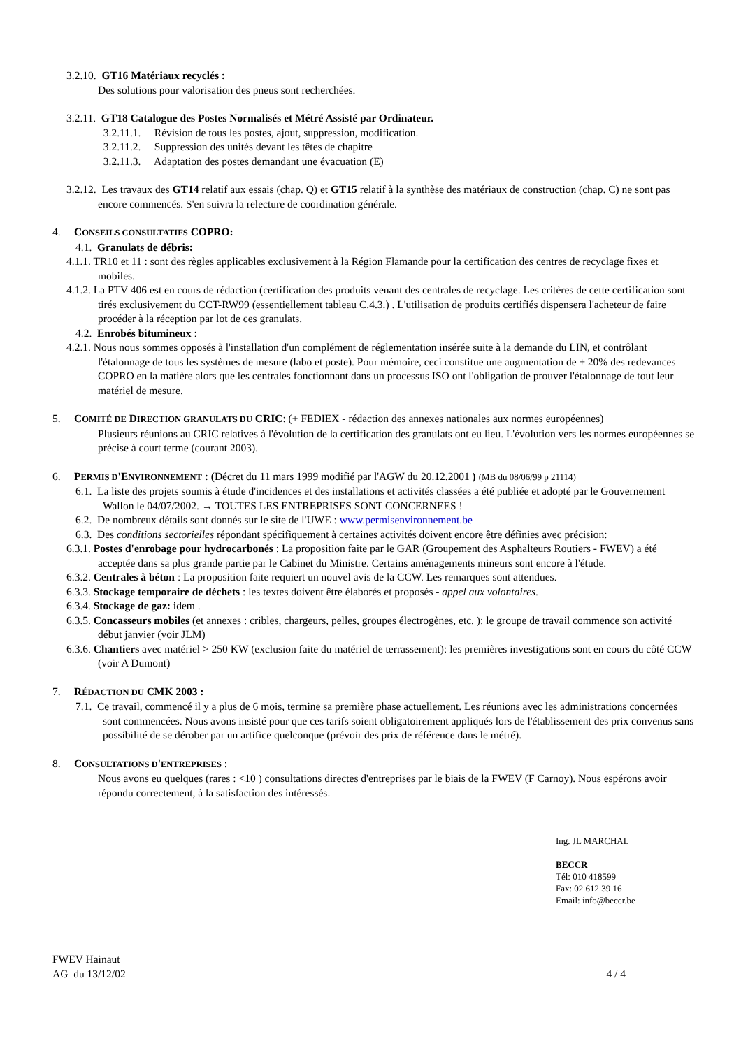3.2.10. GT16 Matériaux recyclés :
Des solutions pour valorisation des pneus sont recherchées.
3.2.11. GT18 Catalogue des Postes Normalisés et Métré Assisté par Ordinateur.
3.2.11.1. Révision de tous les postes, ajout, suppression, modification.
3.2.11.2. Suppression des unités devant les têtes de chapitre
3.2.11.3. Adaptation des postes demandant une évacuation (E)
3.2.12. Les travaux des GT14 relatif aux essais (chap. Q) et GT15 relatif à la synthèse des matériaux de construction (chap. C) ne sont pas encore commencés. S'en suivra la relecture de coordination générale.
4. CONSEILS CONSULTATIFS COPRO:
4.1. Granulats de débris:
4.1.1. TR10 et 11 : sont des règles applicables exclusivement à la Région Flamande pour la certification des centres de recyclage fixes et mobiles.
4.1.2. La PTV 406 est en cours de rédaction (certification des produits venant des centrales de recyclage. Les critères de cette certification sont tirés exclusivement du CCT-RW99 (essentiellement tableau C.4.3.) . L'utilisation de produits certifiés dispensera l'acheteur de faire procéder à la réception par lot de ces granulats.
4.2. Enrobés bitumineux :
4.2.1. Nous nous sommes opposés à l'installation d'un complément de réglementation insérée suite à la demande du LIN, et contrôlant l'étalonnage de tous les systèmes de mesure (labo et poste). Pour mémoire, ceci constitue une augmentation de ± 20% des redevances COPRO en la matière alors que les centrales fonctionnant dans un processus ISO ont l'obligation de prouver l'étalonnage de tout leur matériel de mesure.
5. COMITÉ DE DIRECTION GRANULATS DU CRIC: (+ FEDIEX - rédaction des annexes nationales aux normes européennes)
Plusieurs réunions au CRIC relatives à l'évolution de la certification des granulats ont eu lieu. L'évolution vers les normes européennes se précise à court terme (courant 2003).
6. PERMIS D'ENVIRONNEMENT : (Décret du 11 mars 1999 modifié par l'AGW du 20.12.2001 ) (MB du 08/06/99 p 21114)
6.1. La liste des projets soumis à étude d'incidences et des installations et activités classées a été publiée et adopté par le Gouvernement Wallon le 04/07/2002. → TOUTES LES ENTREPRISES SONT CONCERNEES !
6.2. De nombreux détails sont donnés sur le site de l'UWE : www.permisenvironnement.be
6.3. Des conditions sectorielles répondant spécifiquement à certaines activités doivent encore être définies avec précision:
6.3.1. Postes d'enrobage pour hydrocarbonés : La proposition faite par le GAR (Groupement des Asphalteurs Routiers - FWEV) a été acceptée dans sa plus grande partie par le Cabinet du Ministre. Certains aménagements mineurs sont encore à l'étude.
6.3.2. Centrales à béton : La proposition faite requiert un nouvel avis de la CCW. Les remarques sont attendues.
6.3.3. Stockage temporaire de déchets : les textes doivent être élaborés et proposés - appel aux volontaires.
6.3.4. Stockage de gaz: idem .
6.3.5. Concasseurs mobiles (et annexes : cribles, chargeurs, pelles, groupes électrogènes, etc. ): le groupe de travail commence son activité début janvier (voir JLM)
6.3.6. Chantiers avec matériel > 250 KW (exclusion faite du matériel de terrassement): les premières investigations sont en cours du côté CCW (voir A Dumont)
7. RÉDACTION DU CMK 2003 :
7.1. Ce travail, commencé il y a plus de 6 mois, termine sa première phase actuellement. Les réunions avec les administrations concernées sont commencées. Nous avons insisté pour que ces tarifs soient obligatoirement appliqués lors de l'établissement des prix convenus sans possibilité de se dérober par un artifice quelconque (prévoir des prix de référence dans le métré).
8. CONSULTATIONS D'ENTREPRISES :
Nous avons eu quelques (rares : <10 ) consultations directes d'entreprises par le biais de la FWEV (F Carnoy). Nous espérons avoir répondu correctement, à la satisfaction des intéressés.
Ing. JL MARCHAL
BECCR
Tél: 010 418599
Fax: 02 612 39 16
Email: info@beccr.be
FWEV Hainaut
AG du 13/12/02 4 / 4